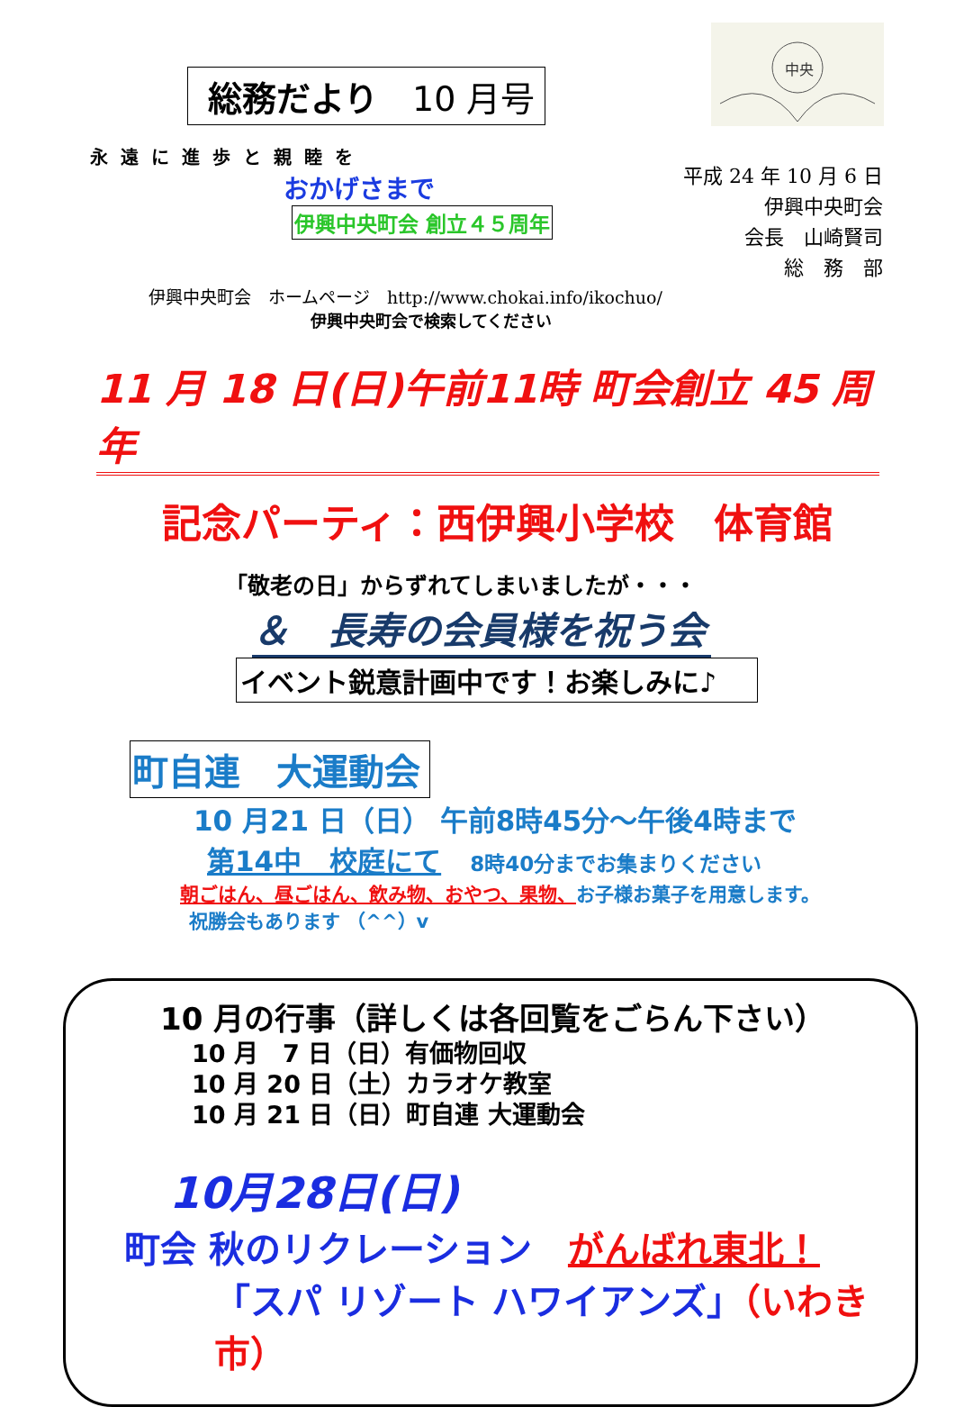中央
総務だより　10 月号
永遠に進歩と親睦を
おかげさまで
伊興中央町会 創立４５周年
平成 24 年 10 月 6 日
伊興中央町会
会長　山崎賢司
総　務　部
伊興中央町会　ホームページ　http://www.chokai.info/ikochuo/
伊興中央町会で検索してください
11 月 18 日(日)午前11時 町会創立 45 周年
記念パーティ：西伊興小学校　体育館
「敬老の日」からずれてしまいましたが・・・
＆　長寿の会員様を祝う会
イベント鋭意計画中です！お楽しみに♪
町自連　大運動会
10 月21 日（日） 午前8時45分～午後4時まで
第14中　校庭にて　　8時40分までお集まりください
朝ごはん、昼ごはん、飲み物、おやつ、果物、お子様お菓子を用意します。
祝勝会もあります （^^）v
10 月の行事（詳しくは各回覧をごらん下さい）
10 月　7 日（日）有価物回収
10 月 20 日（土）カラオケ教室
10 月 21 日（日）町自連 大運動会
10月28日(日)
町会 秋のリクレーション　がんばれ東北！
「スパ リゾート ハワイアンズ」（いわき市）